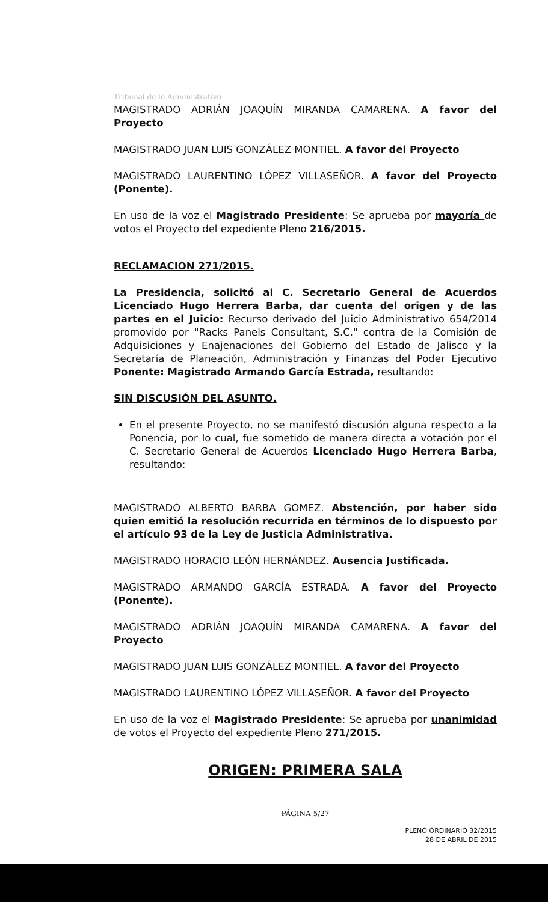Tribunal de lo Administrativo
MAGISTRADO ADRIÁN JOAQUÍN MIRANDA CAMARENA. A favor del Proyecto
MAGISTRADO JUAN LUIS GONZÁLEZ MONTIEL. A favor del Proyecto
MAGISTRADO LAURENTINO LÓPEZ VILLASEÑOR. A favor del Proyecto (Ponente).
En uso de la voz el Magistrado Presidente: Se aprueba por mayoría de votos el Proyecto del expediente Pleno 216/2015.
RECLAMACION 271/2015.
La Presidencia, solicitó al C. Secretario General de Acuerdos Licenciado Hugo Herrera Barba, dar cuenta del origen y de las partes en el Juicio: Recurso derivado del Juicio Administrativo 654/2014 promovido por "Racks Panels Consultant, S.C." contra de la Comisión de Adquisiciones y Enajenaciones del Gobierno del Estado de Jalisco y la Secretaría de Planeación, Administración y Finanzas del Poder Ejecutivo Ponente: Magistrado Armando García Estrada, resultando:
SIN DISCUSIÓN DEL ASUNTO.
En el presente Proyecto, no se manifestó discusión alguna respecto a la Ponencia, por lo cual, fue sometido de manera directa a votación por el C. Secretario General de Acuerdos Licenciado Hugo Herrera Barba, resultando:
MAGISTRADO ALBERTO BARBA GOMEZ. Abstención, por haber sido quien emitió la resolución recurrida en términos de lo dispuesto por el artículo 93 de la Ley de Justicia Administrativa.
MAGISTRADO HORACIO LEÓN HERNÁNDEZ. Ausencia Justificada.
MAGISTRADO ARMANDO GARCÍA ESTRADA. A favor del Proyecto (Ponente).
MAGISTRADO ADRIÁN JOAQUÍN MIRANDA CAMARENA. A favor del Proyecto
MAGISTRADO JUAN LUIS GONZÁLEZ MONTIEL. A favor del Proyecto
MAGISTRADO LAURENTINO LÓPEZ VILLASEÑOR. A favor del Proyecto
En uso de la voz el Magistrado Presidente: Se aprueba por unanimidad de votos el Proyecto del expediente Pleno 271/2015.
ORIGEN: PRIMERA SALA
PÁGINA 5/27
PLENO ORDINARIO 32/2015
28 DE ABRIL DE 2015